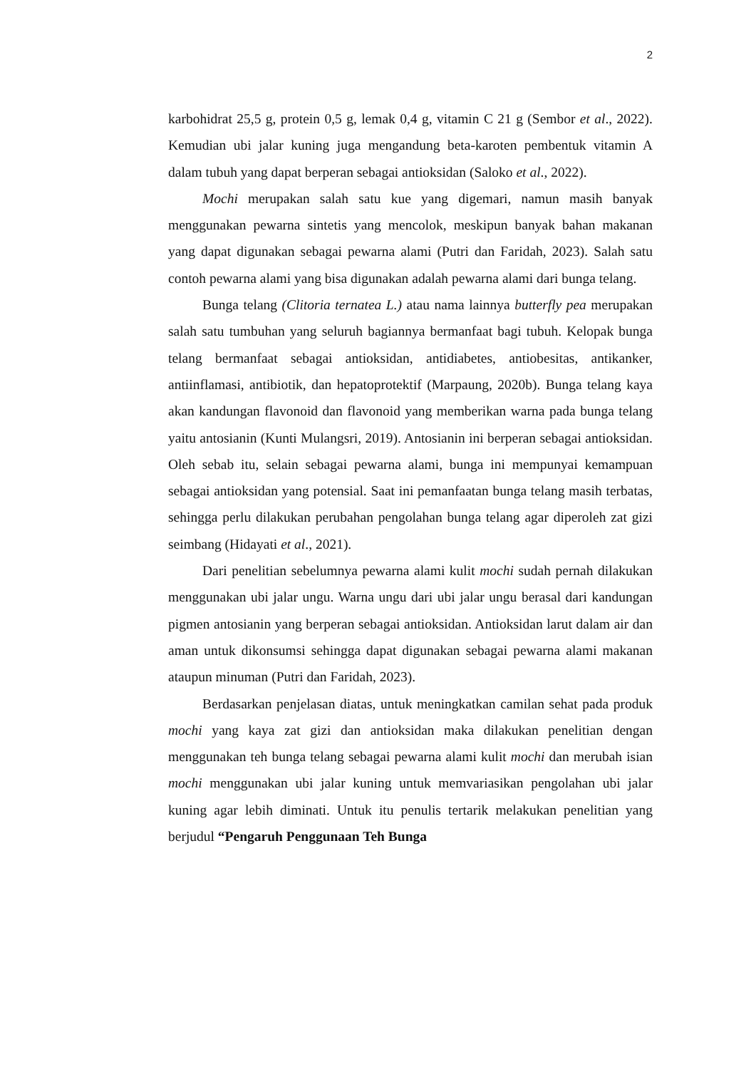2
karbohidrat 25,5 g, protein 0,5 g, lemak 0,4 g, vitamin C 21 g (Sembor et al., 2022). Kemudian ubi jalar kuning juga mengandung beta-karoten pembentuk vitamin A dalam tubuh yang dapat berperan sebagai antioksidan (Saloko et al., 2022).
Mochi merupakan salah satu kue yang digemari, namun masih banyak menggunakan pewarna sintetis yang mencolok, meskipun banyak bahan makanan yang dapat digunakan sebagai pewarna alami (Putri dan Faridah, 2023). Salah satu contoh pewarna alami yang bisa digunakan adalah pewarna alami dari bunga telang.
Bunga telang (Clitoria ternatea L.) atau nama lainnya butterfly pea merupakan salah satu tumbuhan yang seluruh bagiannya bermanfaat bagi tubuh. Kelopak bunga telang bermanfaat sebagai antioksidan, antidiabetes, antiobesitas, antikanker, antiinflamasi, antibiotik, dan hepatoprotektif (Marpaung, 2020b). Bunga telang kaya akan kandungan flavonoid dan flavonoid yang memberikan warna pada bunga telang yaitu antosianin (Kunti Mulangsri, 2019). Antosianin ini berperan sebagai antioksidan. Oleh sebab itu, selain sebagai pewarna alami, bunga ini mempunyai kemampuan sebagai antioksidan yang potensial. Saat ini pemanfaatan bunga telang masih terbatas, sehingga perlu dilakukan perubahan pengolahan bunga telang agar diperoleh zat gizi seimbang (Hidayati et al., 2021).
Dari penelitian sebelumnya pewarna alami kulit mochi sudah pernah dilakukan menggunakan ubi jalar ungu. Warna ungu dari ubi jalar ungu berasal dari kandungan pigmen antosianin yang berperan sebagai antioksidan. Antioksidan larut dalam air dan aman untuk dikonsumsi sehingga dapat digunakan sebagai pewarna alami makanan ataupun minuman (Putri dan Faridah, 2023).
Berdasarkan penjelasan diatas, untuk meningkatkan camilan sehat pada produk mochi yang kaya zat gizi dan antioksidan maka dilakukan penelitian dengan menggunakan teh bunga telang sebagai pewarna alami kulit mochi dan merubah isian mochi menggunakan ubi jalar kuning untuk memvariasikan pengolahan ubi jalar kuning agar lebih diminati. Untuk itu penulis tertarik melakukan penelitian yang berjudul “Pengaruh Penggunaan Teh Bunga